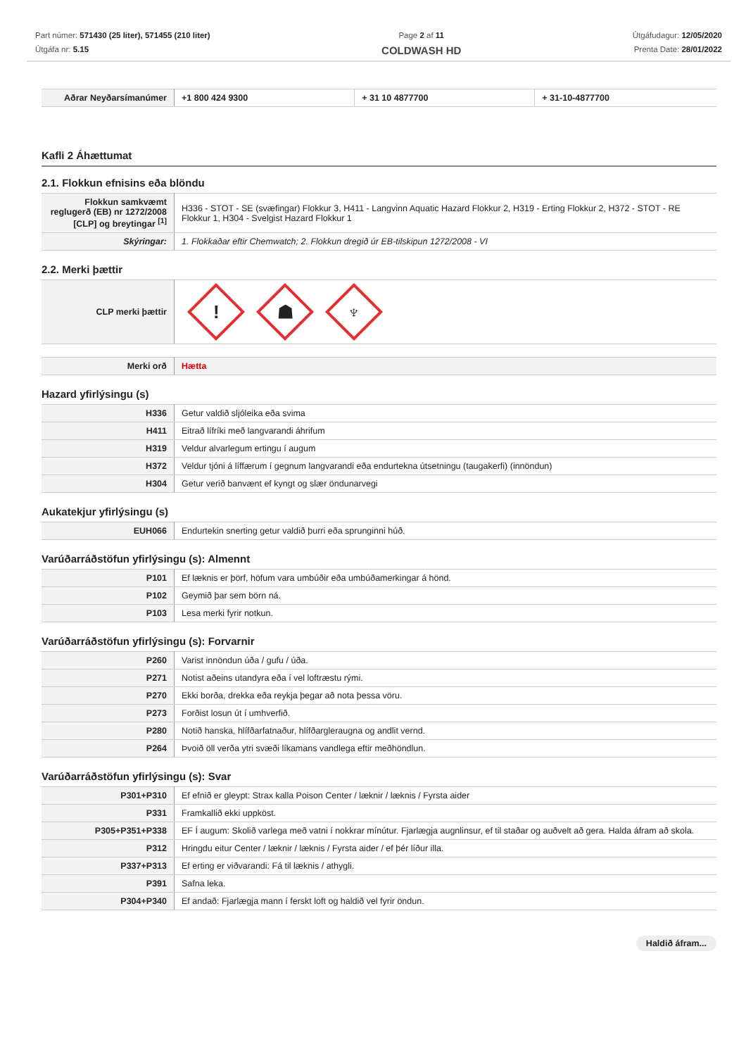Part númer: 571430 (25 liter), 571455 (210 liter)
Útgáfa nr: 5.15
Page 2 af 11
COLDWASH HD
Útgáfudagur: 12/05/2020
Prenta Date: 28/01/2022
| Aðrar Neyðarsímanúmer | +1 800 424 9300 | + 31 10 4877700 | + 31-10-4877700 |
Kafli 2 Áhættumat
2.1. Flokkun efnisins eða blöndu
| Flokkun samkvæmt reglugerð (EB) nr 1272/2008 [CLP] og breytingar <sup>[1]</sup> | H336 - STOT - SE (svæfingar) Flokkur 3, H411 - Langvinn Aquatic Hazard Flokkur 2, H319 - Erting Flokkur 2, H372 - STOT - RE Flokkur 1, H304 - Svelgist Hazard Flokkur 1 |
| Skýringar: | 1. Flokkaðar eftir Chemwatch; 2. Flokkun dregið úr EB-tilskipun 1272/2008 - VI |
2.2. Merki þættir
| CLP merki þættir | ! ☗ ♆ |
| Merki orð | Hætta |
Hazard yfirlýsingu (s)
| H336 | Getur valdið sljóleika eða svima |
| H411 | Eitrað lífríki með langvarandi áhrifum |
| H319 | Veldur alvarlegum ertingu í augum |
| H372 | Veldur tjóni á líffærum í gegnum langvarandi eða endurtekna útsetningu (taugakerfi) (innöndun) |
| H304 | Getur verið banvænt ef kyngt og slær öndunarvegi |
Aukatekjur yfirlýsingu (s)
| EUH066 | Endurtekin snerting getur valdið þurri eða sprunginni húð. |
Varúðarráðstöfun yfirlýsingu (s): Almennt
| P101 | Ef læknis er þörf, höfum vara umbúðir eða umbúðamerkingar á hönd. |
| P102 | Geymið þar sem börn ná. |
| P103 | Lesa merki fyrir notkun. |
Varúðarráðstöfun yfirlýsingu (s): Forvarnir
| P260 | Varist innöndun úða / gufu / úða. |
| P271 | Notist aðeins utandyra eða í vel loftræstu rými. |
| P270 | Ekki borða, drekka eða reykja þegar að nota þessa vöru. |
| P273 | Forðist losun út í umhverfið. |
| P280 | Notið hanska, hlífðarfatnaður, hlífðargleraugna og andlit vernd. |
| P264 | Þvoið öll verða ytri svæði líkamans vandlega eftir meðhöndlun. |
Varúðarráðstöfun yfirlýsingu (s): Svar
| P301+P310 | Ef efnið er gleypt: Strax kalla Poison Center / læknir / læknis / Fyrsta aider |
| P331 | Framkallið ekki uppköst. |
| P305+P351+P338 | EF Í augum: Skolið varlega með vatni í nokkrar mínútur. Fjarlægja augnlinsur, ef til staðar og auðvelt að gera. Halda áfram að skola. |
| P312 | Hringdu eitur Center / læknir / læknis / Fyrsta aider / ef þér líður illa. |
| P337+P313 | Ef erting er viðvarandi: Fá til læknis / athygli. |
| P391 | Safna leka. |
| P304+P340 | Ef andað: Fjarlægja mann í ferskt loft og haldið vel fyrir öndun. |
Haldið áfram...